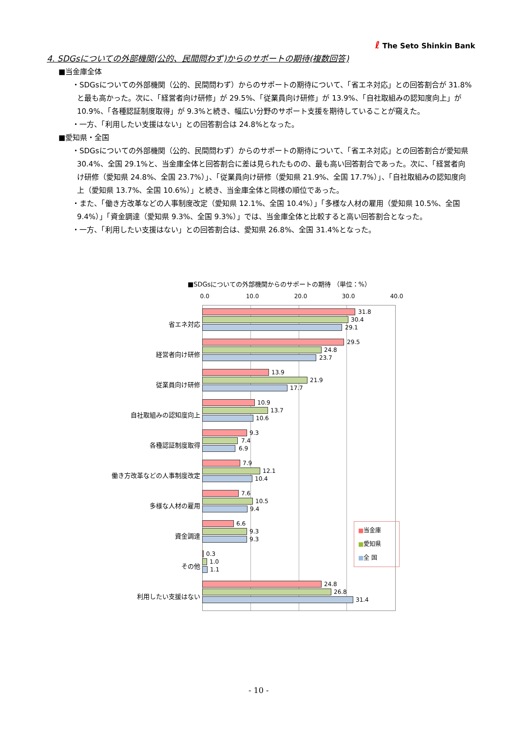ℓ The Seto Shinkin Bank
4. SDGsについての外部機関(公的、民間問わず)からのサポートの期待(複数回答)
■当金庫全体
・SDGsについての外部機関（公的、民間問わず）からのサポートの期待について、「省エネ対応」との回答割合が 31.8%と最も高かった。次に、「経営者向け研修」が 29.5%、「従業員向け研修」が 13.9%、「自社取組みの認知度向上」が 10.9%、「各種認証制度取得」が 9.3%と続き、幅広い分野のサポート支援を期待していることが窺えた。
・一方、「利用したい支援はない」との回答割合は 24.8%となった。
■愛知県・全国
・SDGsについての外部機関（公的、民間問わず）からのサポートの期待について、「省エネ対応」との回答割合が愛知県 30.4%、全国 29.1%と、当金庫全体と回答割合に差は見られたものの、最も高い回答割合であった。次に、「経営者向け研修（愛知県 24.8%、全国 23.7%）」、「従業員向け研修（愛知県 21.9%、全国 17.7%）」、「自社取組みの認知度向上（愛知県 13.7%、全国 10.6%）」と続き、当金庫全体と同様の順位であった。
・また、「働き方改革などの人事制度改定（愛知県 12.1%、全国 10.4%）」「多様な人材の雇用（愛知県 10.5%、全国 9.4%）」「資金調達（愛知県 9.3%、全国 9.3%）」では、当金庫全体と比較すると高い回答割合となった。
・一方、「利用したい支援はない」との回答割合は、愛知県 26.8%、全国 31.4%となった。
■SDGsについての外部機関からのサポートの期待 （単位：%）
0.0 10.0 20.0 30.0 40.0
省エネ対応
31.8
30.4
29.1
経営者向け研修
29.5
24.8
23.7
従業員向け研修
13.9
21.9
17.7
自社取組みの認知度向上
10.9
13.7
10.6
各種認証制度取得
9.3
7.4
6.9
働き方改革などの人事制度改定
7.9
12.1
10.4
多様な人材の雇用
7.6
10.5
9.4
資金調達
6.6
9.3
9.3
その他
0.3
1.0
1.1
利用したい支援はない
24.8
26.8
31.4
■当金庫
■愛知県
■全 国
- 10 -